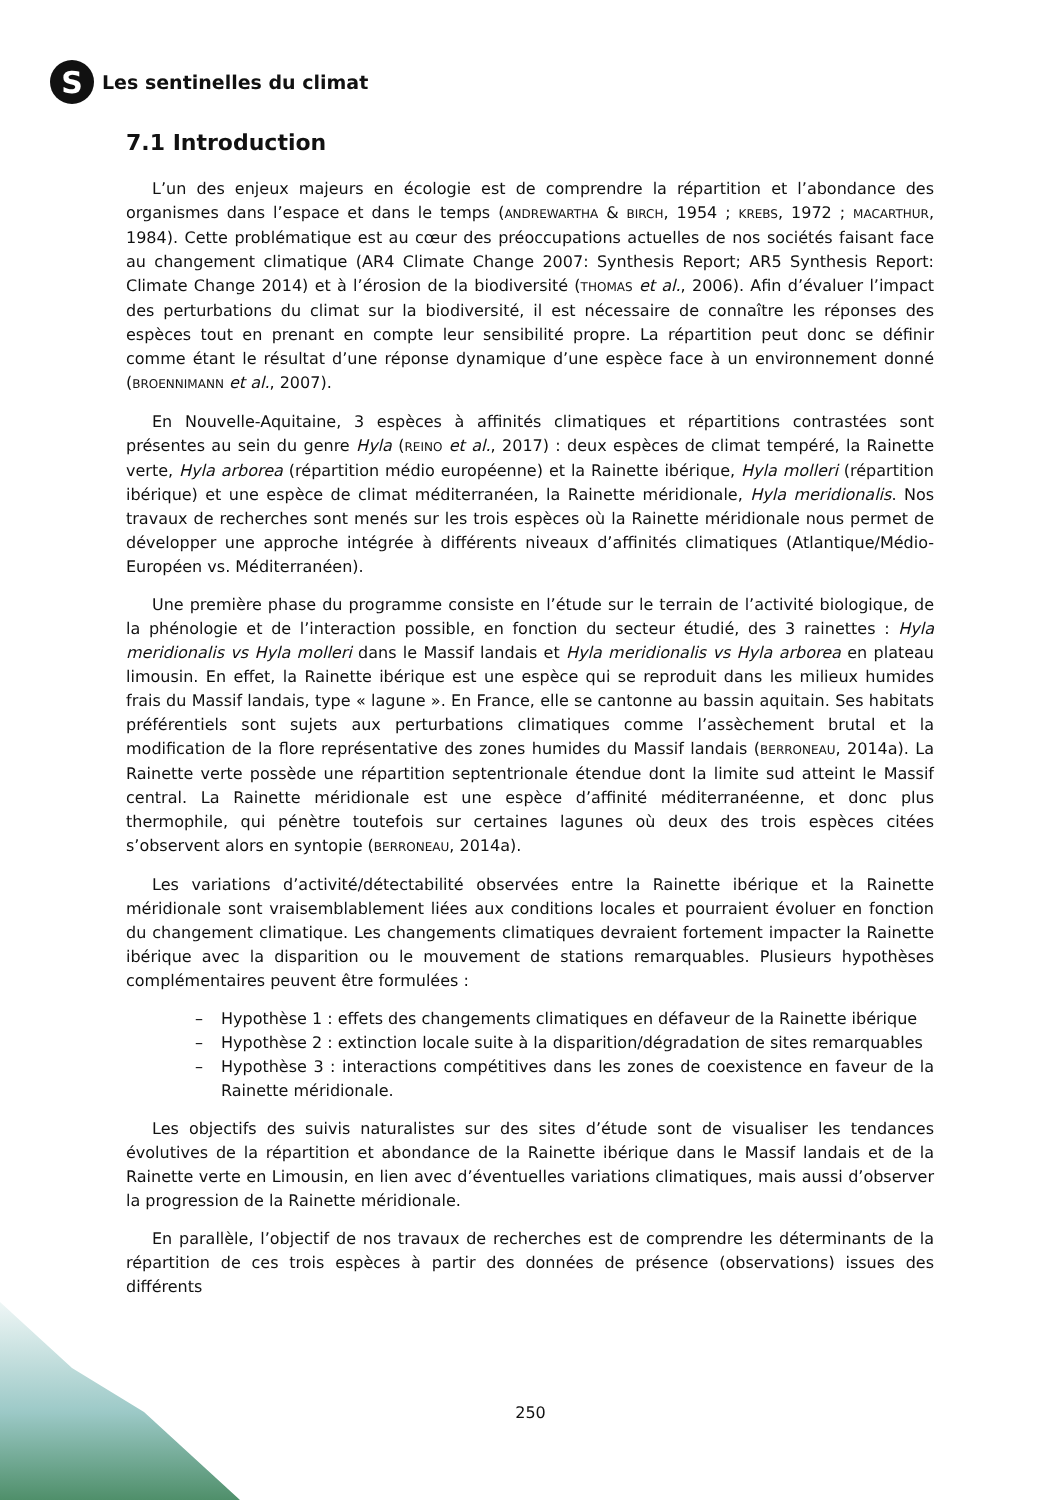S
Les sentinelles du climat
7.1 Introduction
L’un des enjeux majeurs en écologie est de comprendre la répartition et l’abondance des organismes dans l’espace et dans le temps (ANDREWARTHA & BIRCH, 1954 ; KREBS, 1972 ; MACARTHUR, 1984). Cette problématique est au cœur des préoccupations actuelles de nos sociétés faisant face au changement climatique (AR4 Climate Change 2007: Synthesis Report; AR5 Synthesis Report: Climate Change 2014) et à l’érosion de la biodiversité (THOMAS et al., 2006). Afin d’évaluer l’impact des perturbations du climat sur la biodiversité, il est nécessaire de connaître les réponses des espèces tout en prenant en compte leur sensibilité propre. La répartition peut donc se définir comme étant le résultat d’une réponse dynamique d’une espèce face à un environnement donné (BROENNIMANN et al., 2007).
En Nouvelle-Aquitaine, 3 espèces à affinités climatiques et répartitions contrastées sont présentes au sein du genre Hyla (REINO et al., 2017) : deux espèces de climat tempéré, la Rainette verte, Hyla arborea (répartition médio européenne) et la Rainette ibérique, Hyla molleri (répartition ibérique) et une espèce de climat méditerranéen, la Rainette méridionale, Hyla meridionalis. Nos travaux de recherches sont menés sur les trois espèces où la Rainette méridionale nous permet de développer une approche intégrée à différents niveaux d’affinités climatiques (Atlantique/Médio-Européen vs. Méditerranéen).
Une première phase du programme consiste en l’étude sur le terrain de l’activité biologique, de la phénologie et de l’interaction possible, en fonction du secteur étudié, des 3 rainettes : Hyla meridionalis vs Hyla molleri dans le Massif landais et Hyla meridionalis vs Hyla arborea en plateau limousin. En effet, la Rainette ibérique est une espèce qui se reproduit dans les milieux humides frais du Massif landais, type « lagune ». En France, elle se cantonne au bassin aquitain. Ses habitats préférentiels sont sujets aux perturbations climatiques comme l’assèchement brutal et la modification de la flore représentative des zones humides du Massif landais (BERRONEAU, 2014a). La Rainette verte possède une répartition septentrionale étendue dont la limite sud atteint le Massif central. La Rainette méridionale est une espèce d’affinité méditerranéenne, et donc plus thermophile, qui pénètre toutefois sur certaines lagunes où deux des trois espèces citées s’observent alors en syntopie (BERRONEAU, 2014a).
Les variations d’activité/détectabilité observées entre la Rainette ibérique et la Rainette méridionale sont vraisemblablement liées aux conditions locales et pourraient évoluer en fonction du changement climatique. Les changements climatiques devraient fortement impacter la Rainette ibérique avec la disparition ou le mouvement de stations remarquables. Plusieurs hypothèses complémentaires peuvent être formulées :
– Hypothèse 1 : effets des changements climatiques en défaveur de la Rainette ibérique
– Hypothèse 2 : extinction locale suite à la disparition/dégradation de sites remarquables
– Hypothèse 3 : interactions compétitives dans les zones de coexistence en faveur de la Rainette méridionale.
Les objectifs des suivis naturalistes sur des sites d’étude sont de visualiser les tendances évolutives de la répartition et abondance de la Rainette ibérique dans le Massif landais et de la Rainette verte en Limousin, en lien avec d’éventuelles variations climatiques, mais aussi d’observer la progression de la Rainette méridionale.
En parallèle, l’objectif de nos travaux de recherches est de comprendre les déterminants de la répartition de ces trois espèces à partir des données de présence (observations) issues des différents
250